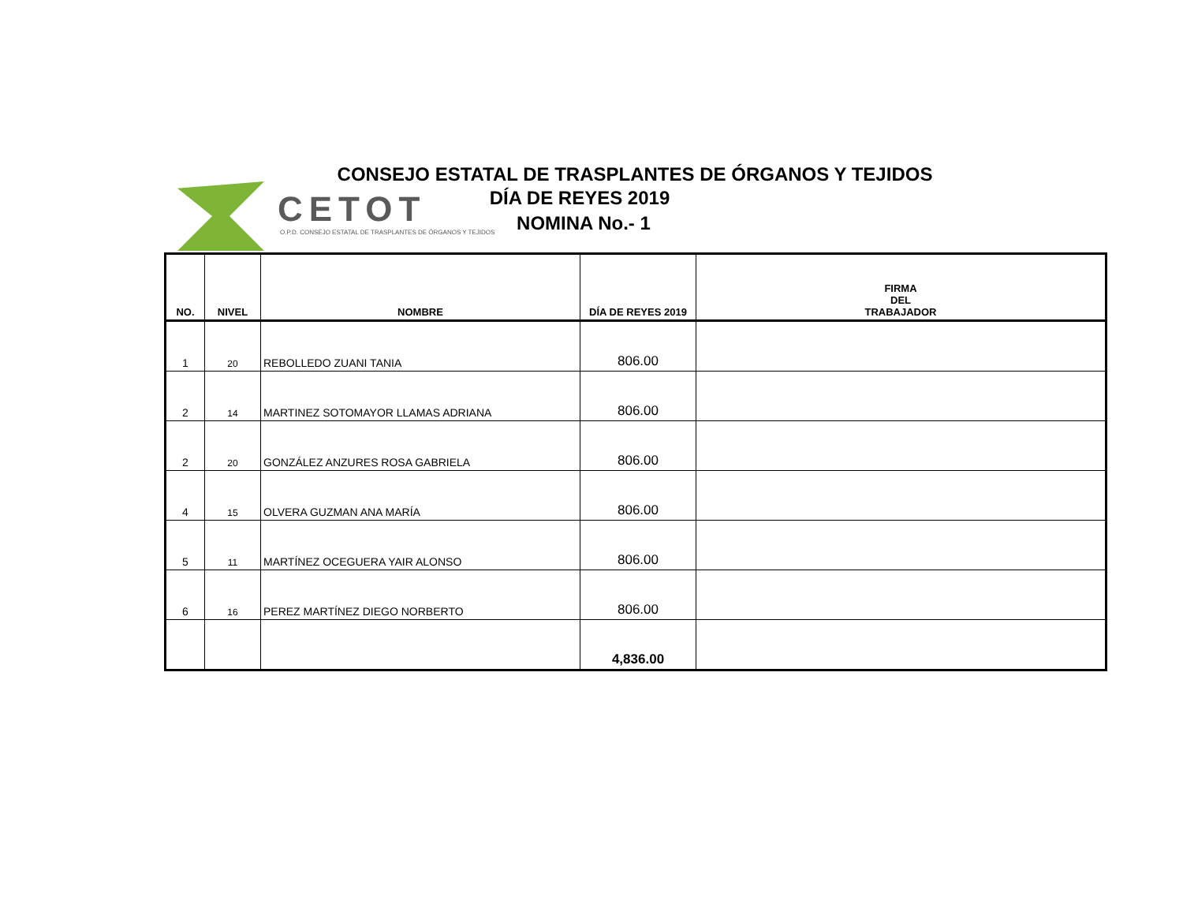CETOT
O.P.D. CONSEJO ESTATAL DE TRASPLANTES DE ÓRGANOS Y TEJIDOS
CONSEJO ESTATAL DE TRASPLANTES DE ÓRGANOS Y TEJIDOS
DÍA DE REYES 2019
NOMINA No.- 1
| NO. | NIVEL | NOMBRE | DÍA DE REYES 2019 | FIRMA DEL TRABAJADOR |
| --- | --- | --- | --- | --- |
| 1 | 20 | REBOLLEDO ZUANI TANIA | 806.00 | |
| 2 | 14 | MARTINEZ SOTOMAYOR LLAMAS ADRIANA | 806.00 | |
| 2 | 20 | GONZÁLEZ ANZURES ROSA GABRIELA | 806.00 | |
| 4 | 15 | OLVERA GUZMAN ANA MARÍA | 806.00 | |
| 5 | 11 | MARTÍNEZ OCEGUERA YAIR ALONSO | 806.00 | |
| 6 | 16 | PEREZ MARTÍNEZ DIEGO NORBERTO | 806.00 | |
| | | | 4,836.00 | |